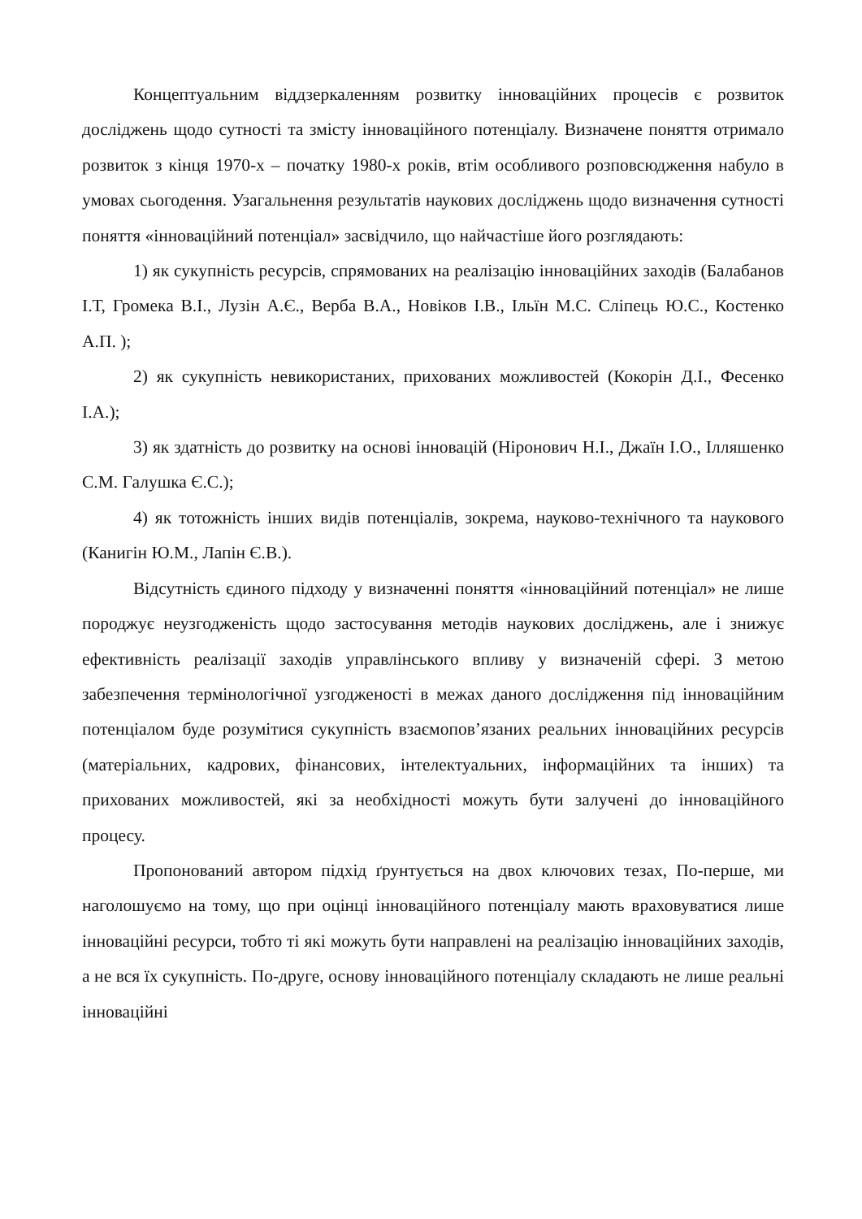Концептуальним віддзеркаленням розвитку інноваційних процесів є розвиток досліджень щодо сутності та змісту інноваційного потенціалу. Визначене поняття отримало розвиток з кінця 1970-х – початку 1980-х років, втім особливого розповсюдження набуло в умовах сьогодення. Узагальнення результатів наукових досліджень щодо визначення сутності поняття «інноваційний потенціал» засвідчило, що найчастіше його розглядають:
1) як сукупність ресурсів, спрямованих на реалізацію інноваційних заходів (Балабанов І.Т, Громека В.І., Лузін А.Є., Верба В.А., Новіков І.В., Ільїн М.С. Сліпець Ю.С., Костенко А.П. );
2) як сукупність невикористаних, прихованих можливостей (Кокорін Д.І., Фесенко І.А.);
3) як здатність до розвитку на основі інновацій (Ніронович Н.І., Джаїн І.О., Ілляшенко С.М. Галушка Є.С.);
4) як тотожність інших видів потенціалів, зокрема, науково-технічного та наукового (Канигін Ю.М., Лапін Є.В.).
Відсутність єдиного підходу у визначенні поняття «інноваційний потенціал» не лише породжує неузгодженість щодо застосування методів наукових досліджень, але і знижує ефективність реалізації заходів управлінського впливу у визначеній сфері. З метою забезпечення термінологічної узгодженості в межах даного дослідження під інноваційним потенціалом буде розумітися сукупність взаємопов’язаних реальних інноваційних ресурсів (матеріальних, кадрових, фінансових, інтелектуальних, інформаційних та інших) та прихованих можливостей, які за необхідності можуть бути залучені до інноваційного процесу.
Пропонований автором підхід ґрунтується на двох ключових тезах, По-перше, ми наголошуємо на тому, що при оцінці інноваційного потенціалу мають враховуватися лише інноваційні ресурси, тобто ті які можуть бути направлені на реалізацію інноваційних заходів, а не вся їх сукупність. По-друге, основу інноваційного потенціалу складають не лише реальні інноваційні